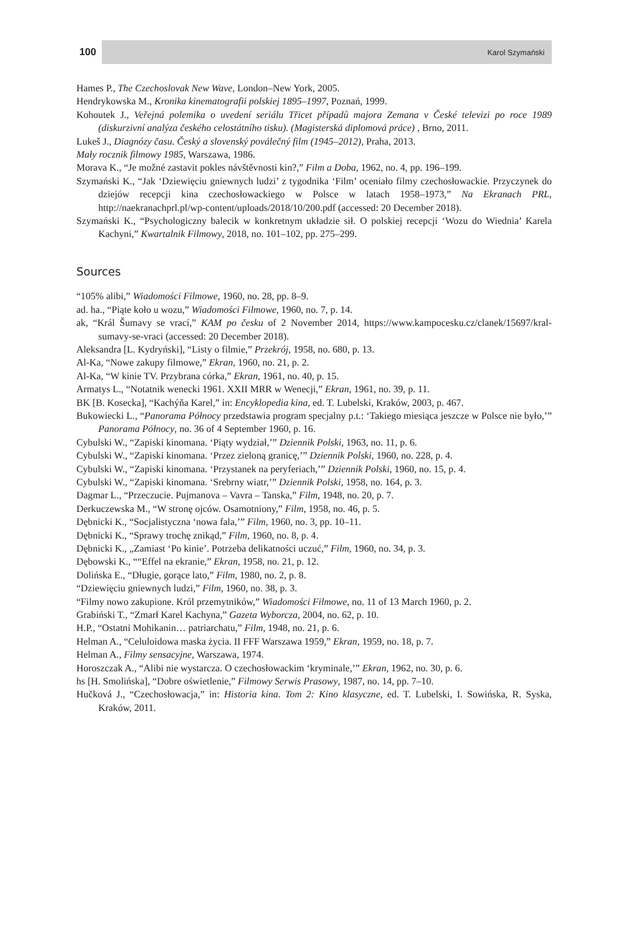100 Karol Szymański
Hames P., The Czechoslovak New Wave, London–New York, 2005.
Hendrykowska M., Kronika kinematografii polskiej 1895–1997, Poznań, 1999.
Kohoutek J., Veřejná polemika o uvedení seriálu Třicet případů majora Zemana v České televizi po roce 1989 (diskurzivní analýza českého celostátního tisku). (Magisterská diplomová práce) , Brno, 2011.
Lukeš J., Diagnózy času. Český a slovenský poválečný film (1945–2012), Praha, 2013.
Mały rocznik filmowy 1985, Warszawa, 1986.
Morava K., “Je možné zastavit pokles návštěvnosti kin?,” Film a Doba, 1962, no. 4, pp. 196–199.
Szymański K., “Jak ‘Dziewięciu gniewnych ludzi’ z tygodnika ‘Film’ oceniało filmy czechosłowackie. Przyczynek do dziejów recepcji kina czechosłowackiego w Polsce w latach 1958–1973,” Na Ekranach PRL, http://naekranachprl.pl/wp-content/uploads/2018/10/200.pdf (accessed: 20 December 2018).
Szymański K., “Psychologiczny balecik w konkretnym układzie sił. O polskiej recepcji ‘Wozu do Wiednia’ Karela Kachyni,” Kwartalnik Filmowy, 2018, no. 101–102, pp. 275–299.
Sources
“105% alibi,” Wiadomości Filmowe, 1960, no. 28, pp. 8–9.
ad. ha., “Piąte koło u wozu,” Wiadomości Filmowe, 1960, no. 7, p. 14.
ak, “Král Šumavy se vrací,” KAM po česku of 2 November 2014, https://www.kampocesku.cz/clanek/15697/kral-sumavy-se-vraci (accessed: 20 December 2018).
Aleksandra [L. Kydryński], “Listy o filmie,” Przekrój, 1958, no. 680, p. 13.
Al-Ka, “Nowe zakupy filmowe,” Ekran, 1960, no. 21, p. 2.
Al-Ka, “W kinie TV. Przybrana córka,” Ekran, 1961, no. 40, p. 15.
Armatys L., “Notatnik wenecki 1961. XXII MRR w Wenecji,” Ekran, 1961, no. 39, p. 11.
BK [B. Kosecka], “Kachýňa Karel,” in: Encyklopedia kina, ed. T. Lubelski, Kraków, 2003, p. 467.
Bukowiecki L., “Panorama Północy przedstawia program specjalny p.t.: ‘Takiego miesiąca jeszcze w Polsce nie było,’” Panorama Północy, no. 36 of 4 September 1960, p. 16.
Cybulski W., “Zapiski kinomana. ‘Piąty wydział,’” Dziennik Polski, 1963, no. 11, p. 6.
Cybulski W., “Zapiski kinomana. ‘Przez zieloną granicę,’” Dziennik Polski, 1960, no. 228, p. 4.
Cybulski W., “Zapiski kinomana. ‘Przystanek na peryferiach,’” Dziennik Polski, 1960, no. 15, p. 4.
Cybulski W., “Zapiski kinomana. ‘Srebrny wiatr,’” Dziennik Polski, 1958, no. 164, p. 3.
Dagmar L., “Przeczucie. Pujmanova – Vavra – Tanska,” Film, 1948, no. 20, p. 7.
Derkuczewska M., “W stronę ojców. Osamotniony,” Film, 1958, no. 46, p. 5.
Dębnicki K., “Socjalistyczna ‘nowa fala,’” Film, 1960, no. 3, pp. 10–11.
Dębnicki K., “Sprawy trochę znikąd,” Film, 1960, no. 8, p. 4.
Dębnicki K., „Zamiast ‘Po kinie’. Potrzeba delikatności uczuć,” Film, 1960, no. 34, p. 3.
Dębowski K., ““Effel na ekranie,” Ekran, 1958, no. 21, p. 12.
Dolińska E., “Długie, gorące lato,” Film, 1980, no. 2, p. 8.
“Dziewięciu gniewnych ludzi,” Film, 1960, no. 38, p. 3.
“Filmy nowo zakupione. Król przemytników,” Wiadomości Filmowe, no. 11 of 13 March 1960, p. 2.
Grabiński T., “Zmarł Karel Kachyna,” Gazeta Wyborcza, 2004, no. 62, p. 10.
H.P., “Ostatni Mohikanin… patriarchatu,” Film, 1948, no. 21, p. 6.
Helman A., “Celuloidowa maska życia. II FFF Warszawa 1959,” Ekran, 1959, no. 18, p. 7.
Helman A., Filmy sensacyjne, Warszawa, 1974.
Horoszczak A., “Alibi nie wystarcza. O czechosłowackim ‘kryminale,’” Ekran, 1962, no. 30, p. 6.
hs [H. Smolińska], “Dobre oświetlenie,” Filmowy Serwis Prasowy, 1987, no. 14, pp. 7–10.
Hučková J., “Czechosłowacja,” in: Historia kina. Tom 2: Kino klasyczne, ed. T. Lubelski, I. Sowińska, R. Syska, Kraków, 2011.